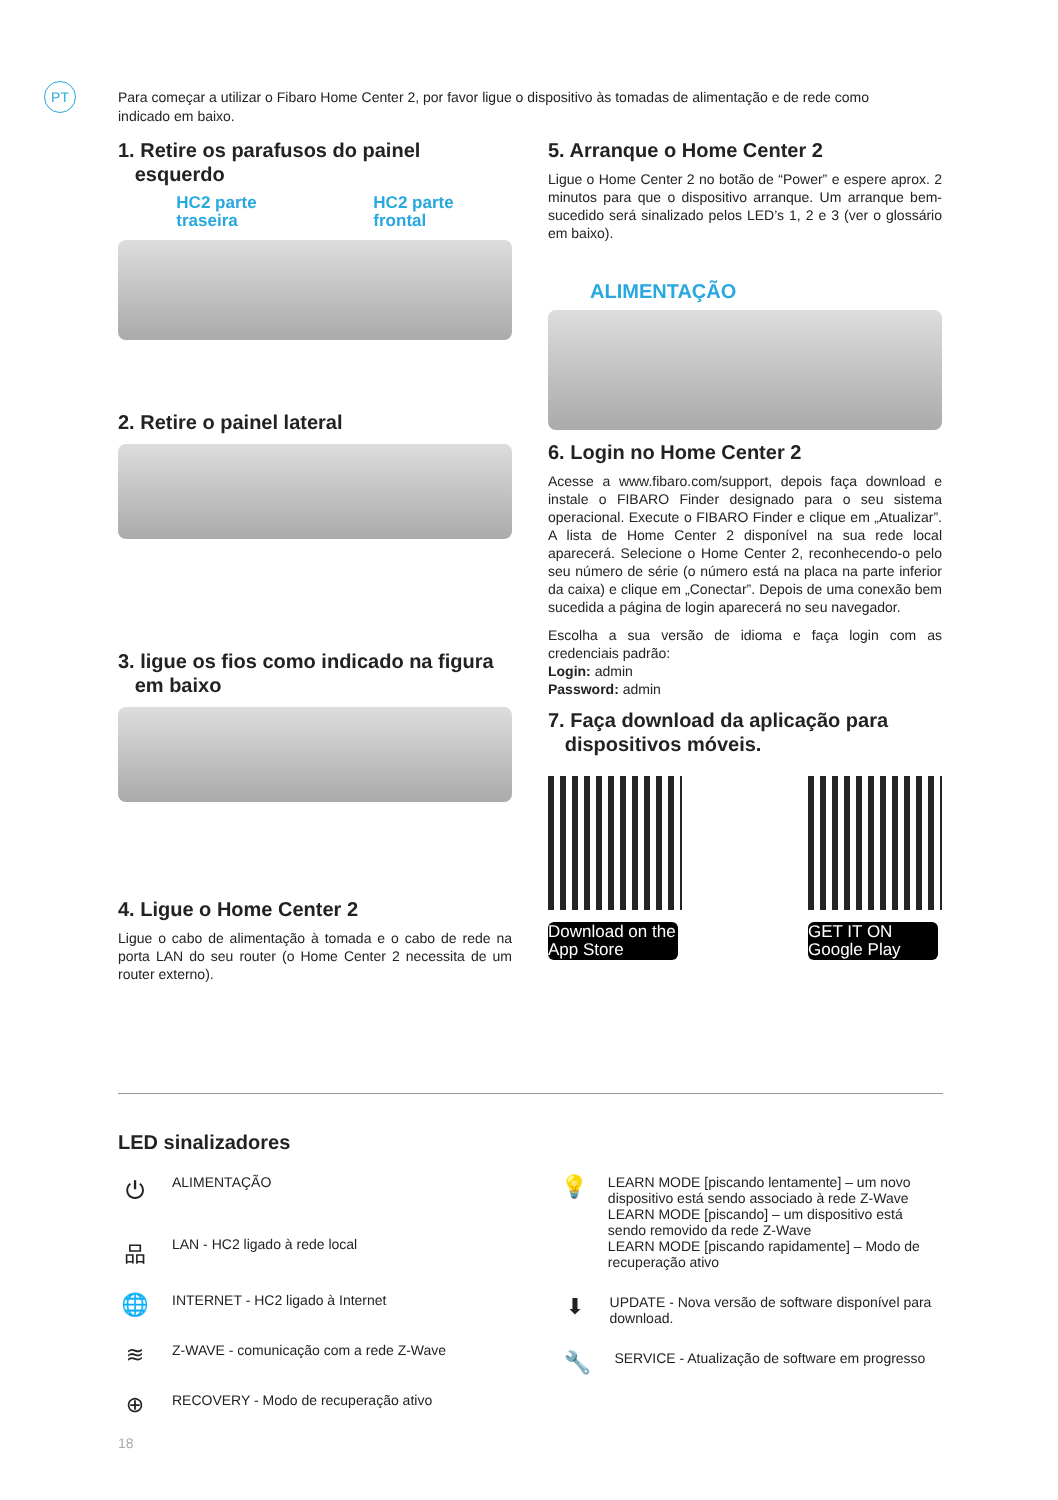PT
Para começar a utilizar o Fibaro Home Center 2, por favor ligue o dispositivo às tomadas de alimentação e de rede como indicado em baixo.
1. Retire os parafusos do painel
esquerdo
HC2 parte
traseira HC2 parte
frontal
2. Retire o painel lateral
3. ligue os fios como indicado na figura
em baixo
4. Ligue o Home Center 2
Ligue o cabo de alimentação à tomada e o cabo de rede na porta LAN do seu router (o Home Center 2 necessita de um router externo).
5. Arranque o Home Center 2
Ligue o Home Center 2 no botão de “Power” e espere aprox. 2 minutos para que o dispositivo arranque. Um arranque bem-sucedido será sinalizado pelos LED’s 1, 2 e 3 (ver o glossário em baixo).
ALIMENTAÇÃO
6. Login no Home Center 2
Acesse a www.fibaro.com/support, depois faça download e instale o FIBARO Finder designado para o seu sistema operacional. Execute o FIBARO Finder e clique em „Atualizar”. A lista de Home Center 2 disponível na sua rede local aparecerá. Selecione o Home Center 2, reconhecendo-o pelo seu número de série (o número está na placa na parte inferior da caixa) e clique em „Conectar”. Depois de uma conexão bem sucedida a página de login aparecerá no seu navegador.
Escolha a sua versão de idioma e faça login com as credenciais padrão:
Login: admin
Password: admin
7. Faça download da aplicação para
dispositivos móveis.
Download on the App Store GET IT ON Google Play
LED sinalizadores
⏻ ALIMENTAÇÃO
品 LAN - HC2 ligado à rede local
🌐 INTERNET - HC2 ligado à Internet
≋ Z-WAVE - comunicação com a rede Z-Wave
⊕ RECOVERY - Modo de recuperação ativo
💡 LEARN MODE [piscando lentamente] – um novo dispositivo está sendo associado à rede Z-Wave
LEARN MODE [piscando] – um dispositivo está sendo removido da rede Z-Wave
LEARN MODE [piscando rapidamente] – Modo de recuperação ativo
⬇ UPDATE - Nova versão de software disponível para download.
🔧 SERVICE - Atualização de software em progresso
18